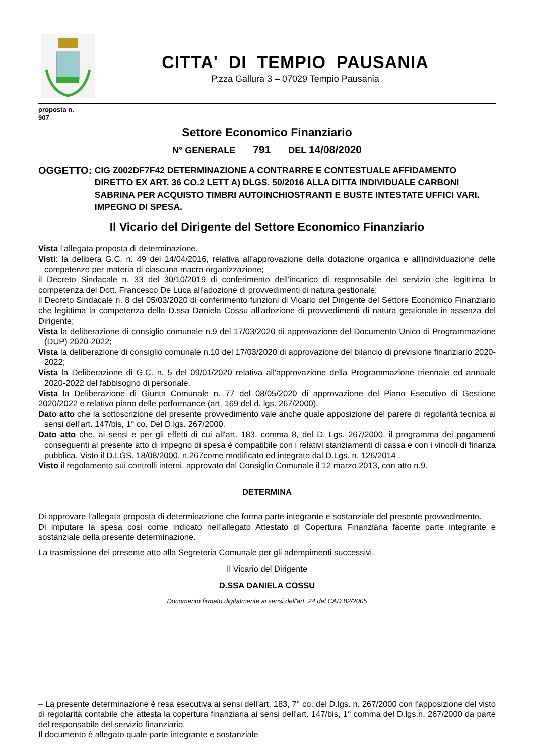CITTA' DI TEMPIO PAUSANIA
P.zza Gallura 3 – 07029 Tempio Pausania
proposta n.
907
Settore Economico Finanziario
N° GENERALE 791 DEL 14/08/2020
OGGETTO: CIG Z002DF7F42 DETERMINAZIONE A CONTRARRE E CONTESTUALE AFFIDAMENTO DIRETTO EX ART. 36 CO.2 LETT A) DLGS. 50/2016 ALLA DITTA INDIVIDUALE CARBONI SABRINA PER ACQUISTO TIMBRI AUTOINCHIOSTRANTI E BUSTE INTESTATE UFFICI VARI. IMPEGNO DI SPESA.
Il Vicario del Dirigente del Settore Economico Finanziario
Vista l’allegata proposta di determinazione.
Visti: la delibera G.C. n. 49 del 14/04/2016, relativa all’approvazione della dotazione organica e all'individuazione delle competenze per materia di ciascuna macro organizzazione;
il Decreto Sindacale n. 33 del 30/10/2019 di conferimento dell'incarico di responsabile del servizio che legittima la competenza del Dott. Francesco De Luca all'adozione di provvedimenti di natura gestionale;
il Decreto Sindacale n. 8 del 05/03/2020 di conferimento funzioni di Vicario del Dirigente del Settore Economico Finanziario che legittima la competenza della D.ssa Daniela Cossu all'adozione di provvedimenti di natura gestionale in assenza del Dirigente;
Vista la deliberazione di consiglio comunale n.9 del 17/03/2020 di approvazione del Documento Unico di Programmazione (DUP) 2020-2022;
Vista la deliberazione di consiglio comunale n.10 del 17/03/2020 di approvazione del bilancio di previsione finanziario 2020-2022;
Vista la Deliberazione di G.C. n. 5 del 09/01/2020 relativa all'approvazione della Programmazione triennale ed annuale 2020-2022 del fabbisogno di personale.
Vista la Deliberazione di Giunta Comunale n. 77 del 08/05/2020 di approvazione del Piano Esecutivo di Gestione 2020/2022 e relativo piano delle performance (art. 169 del d. lgs. 267/2000).
Dato atto che la sottoscrizione del presente provvedimento vale anche quale apposizione del parere di regolarità tecnica ai sensi dell'art. 147/bis, 1° co. Del D.lgs. 267/2000.
Dato atto che, ai sensi e per gli effetti di cui all'art. 183, comma 8, del D. Lgs. 267/2000, il programma dei pagamenti conseguenti al presente atto di impegno di spesa è compatibile con i relativi stanziamenti di cassa e con i vincoli di finanza pubblica. Visto il D.LGS. 18/08/2000, n.267come modificato ed integrato dal D.Lgs. n. 126/2014 .
Visto il regolamento sui controlli interni, approvato dal Consiglio Comunale il 12 marzo 2013, con atto n.9.
DETERMINA
Di approvare l’allegata proposta di determinazione che forma parte integrante e sostanziale del presente provvedimento.
Di imputare la spesa così come indicato nell’allegato Attestato di Copertura Finanziaria facente parte integrante e sostanziale della presente determinazione.
La trasmissione del presente atto alla Segreteria Comunale per gli adempimenti successivi.
Il Vicario del Dirigente
D.SSA DANIELA COSSU
Documento firmato digitalmente ai sensi dell'art. 24 del CAD 82/2005
– La presente determinazione è resa esecutiva ai sensi dell'art. 183, 7° co. del D.lgs. n. 267/2000 con l'apposizione del visto di regolarità contabile che attesta la copertura finanziaria ai sensi dell'art. 147/bis, 1° comma del D.lgs.n. 267/2000 da parte del responsabile del servizio finanziario.
Il documento è allegato quale parte integrante e sostanziale